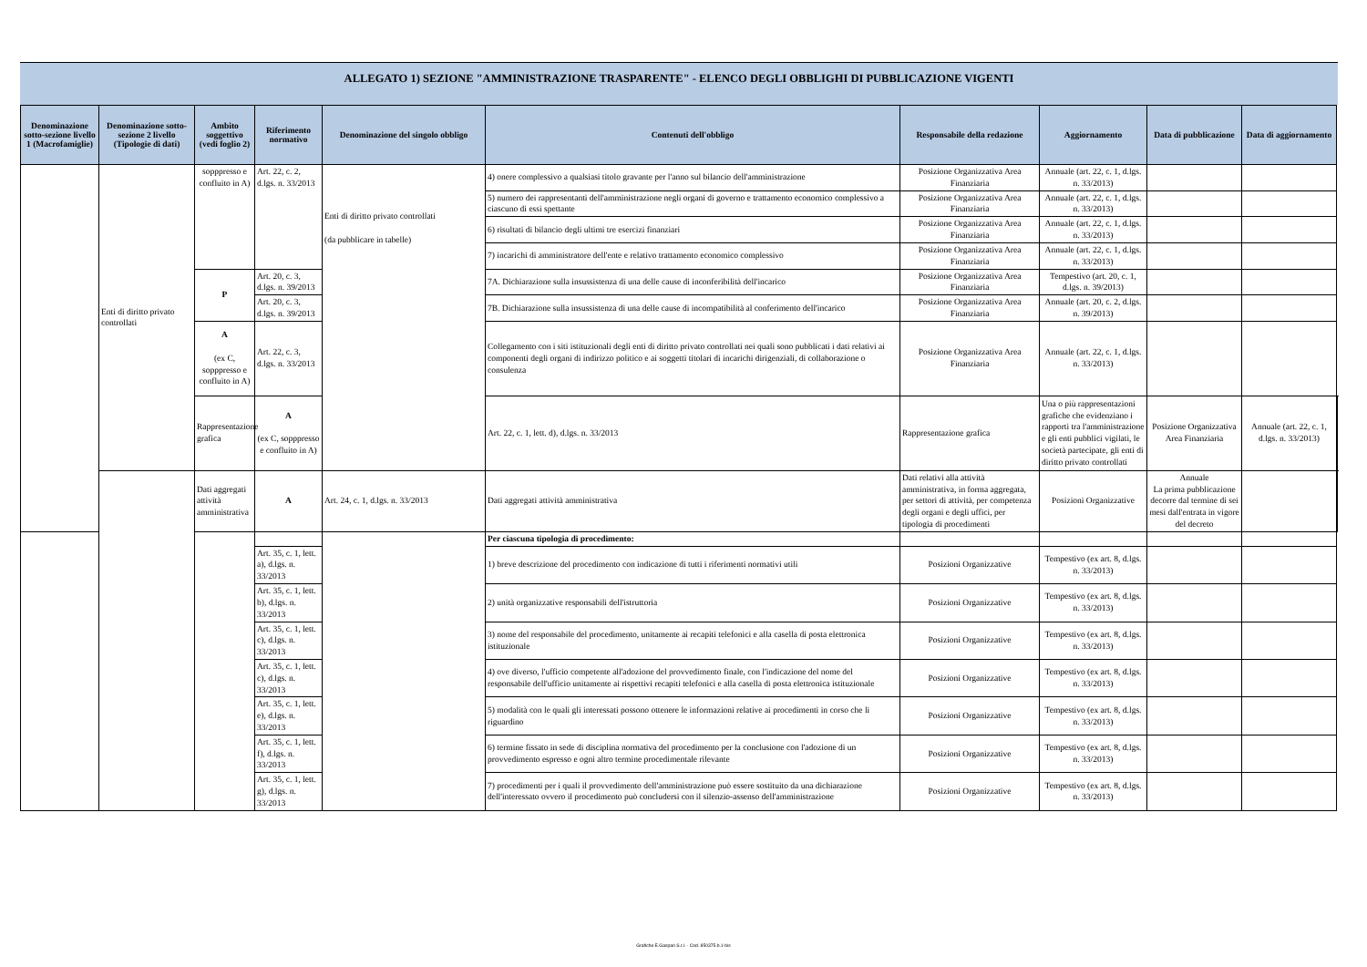ALLEGATO 1) SEZIONE "AMMINISTRAZIONE TRASPARENTE" - ELENCO DEGLI OBBLIGHI DI PUBBLICAZIONE VIGENTI
| Denominazione sotto-sezione livello 1 (Macrofamiglie) | Denominazione sotto-sezione 2 livello (Tipologie di dati) | Ambito soggettivo (vedi foglio 2) | Riferimento normativo | Denominazione del singolo obbligo | Contenuti dell'obbligo | Responsabile della redazione | Aggiornamento | Data di pubblicazione | Data di aggiornamento | | |
| --- | --- | --- | --- | --- | --- | --- | --- | --- | --- | --- | --- |
| | Enti di diritto privato controllati | sopppresso e confluito in A) | Art. 22, c. 2, d.lgs. n. 33/2013 | Enti di diritto privato controllati (da pubblicare in tabelle) | 4) onere complessivo a qualsiasi titolo gravante per l'anno sul bilancio dell'amministrazione | Posizione Organizzativa Area Finanziaria | Annuale (art. 22, c. 1, d.lgs. n. 33/2013) | | | | |
| | | | | | 5) numero dei rappresentanti dell'amministrazione negli organi di governo e trattamento economico complessivo a ciascuno di essi spettante | Posizione Organizzativa Area Finanziaria | Annuale (art. 22, c. 1, d.lgs. n. 33/2013) | | | | |
| | | | | | 6) risultati di bilancio degli ultimi tre esercizi finanziari | Posizione Organizzativa Area Finanziaria | Annuale (art. 22, c. 1, d.lgs. n. 33/2013) | | | | |
| | | | | | 7) incarichi di amministratore dell'ente e relativo trattamento economico complessivo | Posizione Organizzativa Area Finanziaria | Annuale (art. 22, c. 1, d.lgs. n. 33/2013) | | | | |
| | | P | Art. 20, c. 3, d.lgs. n. 39/2013 | | 7A. Dichiarazione sulla insussistenza di una delle cause di inconferibilità dell'incarico | Posizione Organizzativa Area Finanziaria | Tempestivo (art. 20, c. 1, d.lgs. n. 39/2013) | | | | |
| | | | Art. 20, c. 3, d.lgs. n. 39/2013 | | 7B. Dichiarazione sulla insussistenza di una delle cause di incompatibilità al conferimento dell'incarico | Posizione Organizzativa Area Finanziaria | Annuale (art. 20, c. 2, d.lgs. n. 39/2013) | | | | |
| | | A (ex C, sopppresso e confluito in A) | Art. 22, c. 3, d.lgs. n. 33/2013 | | Collegamento con i siti istituzionali degli enti di diritto privato controllati nei quali sono pubblicati i dati relativi ai componenti degli organi di indirizzo politico e ai soggetti titolari di incarichi dirigenziali, di collaborazione o consulenza | Posizione Organizzativa Area Finanziaria | Annuale (art. 22, c. 1, d.lgs. n. 33/2013) | | | | |
| | | Rappresentazione grafica | A (ex C, sopppresso e confluito in A) | | Art. 22, c. 1, lett. d), d.lgs. n. 33/2013 | Rappresentazione grafica | Una o più rappresentazioni grafiche che evidenziano i rapporti tra l'amministrazione e gli enti pubblici vigilati, le società partecipate, gli enti di diritto privato controllati | Posizione Organizzativa Area Finanziaria | Annuale (art. 22, c. 1, d.lgs. n. 33/2013) | | |
| | | Dati aggregati attività amministrativa | A | Art. 24, c. 1, d.lgs. n. 33/2013 | Dati aggregati attività amministrativa | Dati relativi alla attività amministrativa, in forma aggregata, per settori di attività, per competenza degli organi e degli uffici, per tipologia di procedimenti | Posizioni Organizzative | Annuale La prima pubblicazione decorre dal termine di sei mesi dall'entrata in vigore del decreto | | | |
| | | | | | Per ciascuna tipologia di procedimento: | | | | | | |
| | | | Art. 35, c. 1, lett. a), d.lgs. n. 33/2013 | | 1) breve descrizione del procedimento con indicazione di tutti i riferimenti normativi utili | Posizioni Organizzative | Tempestivo (ex art. 8, d.lgs. n. 33/2013) | | | | |
| | | | Art. 35, c. 1, lett. b), d.lgs. n. 33/2013 | | 2) unità organizzative responsabili dell'istruttoria | Posizioni Organizzative | Tempestivo (ex art. 8, d.lgs. n. 33/2013) | | | | |
| | | | Art. 35, c. 1, lett. c), d.lgs. n. 33/2013 | | 3) nome del responsabile del procedimento, unitamente ai recapiti telefonici e alla casella di posta elettronica istituzionale | Posizioni Organizzative | Tempestivo (ex art. 8, d.lgs. n. 33/2013) | | | | |
| | | | Art. 35, c. 1, lett. c), d.lgs. n. 33/2013 | | 4) ove diverso, l'ufficio competente all'adozione del provvedimento finale, con l'indicazione del nome del responsabile dell'ufficio unitamente ai rispettivi recapiti telefonici e alla casella di posta elettronica istituzionale | Posizioni Organizzative | Tempestivo (ex art. 8, d.lgs. n. 33/2013) | | | | |
| | | | Art. 35, c. 1, lett. e), d.lgs. n. 33/2013 | | 5) modalità con le quali gli interessati possono ottenere le informazioni relative ai procedimenti in corso che li riguardino | Posizioni Organizzative | Tempestivo (ex art. 8, d.lgs. n. 33/2013) | | | | |
| | | | Art. 35, c. 1, lett. f), d.lgs. n. 33/2013 | | 6) termine fissato in sede di disciplina normativa del procedimento per la conclusione con l'adozione di un provvedimento espresso e ogni altro termine procedimentale rilevante | Posizioni Organizzative | Tempestivo (ex art. 8, d.lgs. n. 33/2013) | | | | |
| | | | Art. 35, c. 1, lett. g), d.lgs. n. 33/2013 | | 7) procedimenti per i quali il provvedimento dell'amministrazione può essere sostituito da una dichiarazione dell'interessato ovvero il procedimento può concludersi con il silenzio-assenso dell'amministrazione | Posizioni Organizzative | Tempestivo (ex art. 8, d.lgs. n. 33/2013) | | | | |
Grafiche E.Gaspari S.r.l. - Cod. 850375.b.1-bis